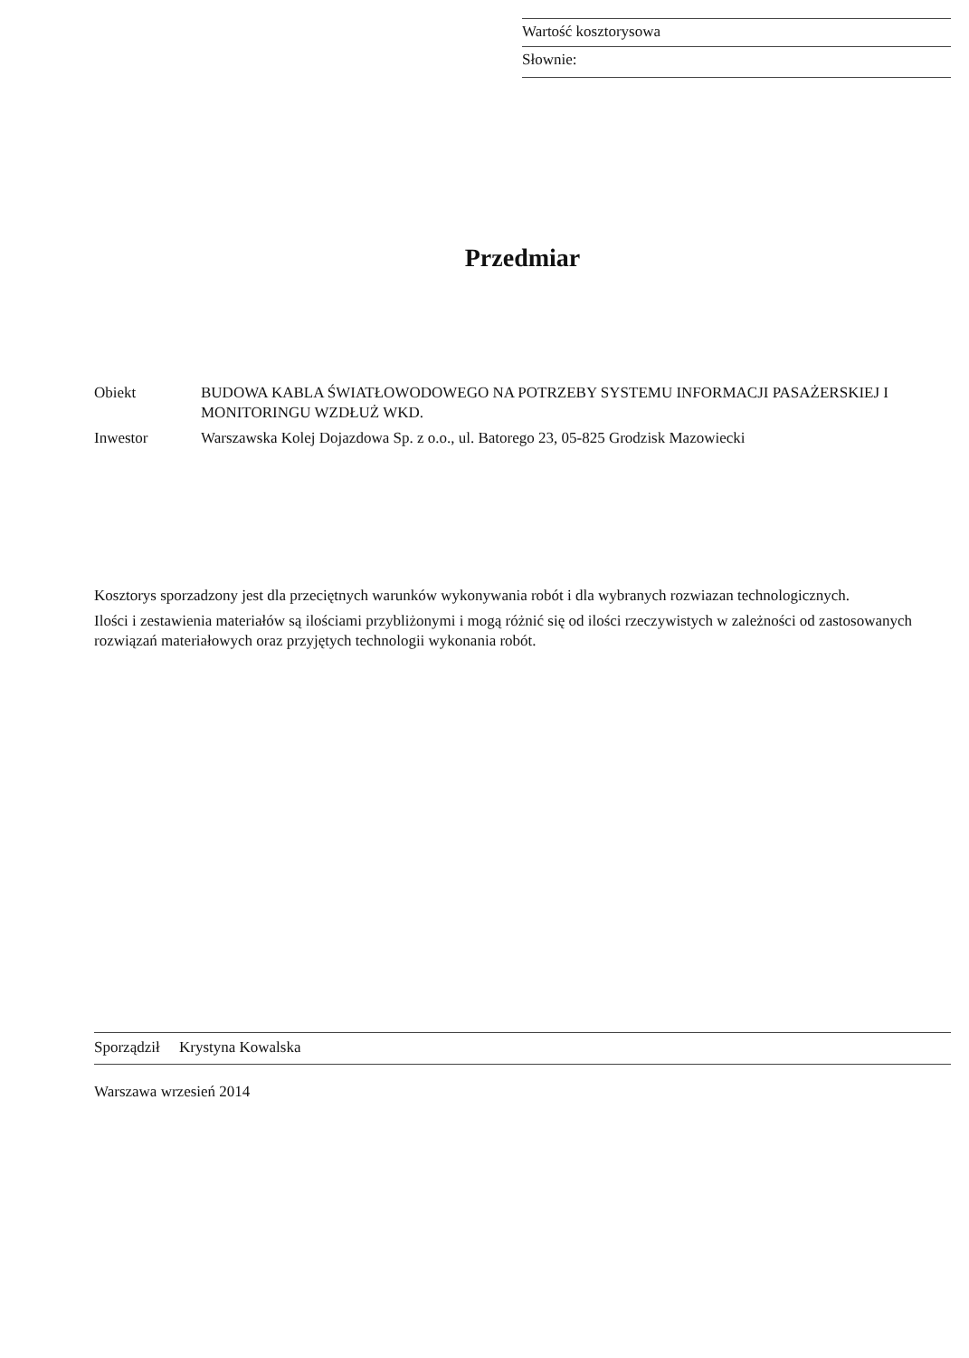Wartość kosztorysowa
Słownie:
Przedmiar
Obiekt BUDOWA KABLA ŚWIATŁOWODOWEGO NA POTRZEBY SYSTEMU INFORMACJI PASAŻERSKIEJ I MONITORINGU WZDŁUŻ WKD.
Inwestor Warszawska Kolej Dojazdowa Sp. z o.o., ul. Batorego 23, 05-825 Grodzisk Mazowiecki
Kosztorys sporzadzony jest dla przeciętnych warunków wykonywania robót i dla wybranych rozwiazan technologicznych.
Ilości i zestawienia materiałów są ilościami przybliżonymi i mogą różnić się od ilości rzeczywistych w zależności od zastosowanych rozwiązań materiałowych oraz przyjętych technologii wykonania robót.
Sporządził Krystyna Kowalska
Warszawa wrzesień 2014